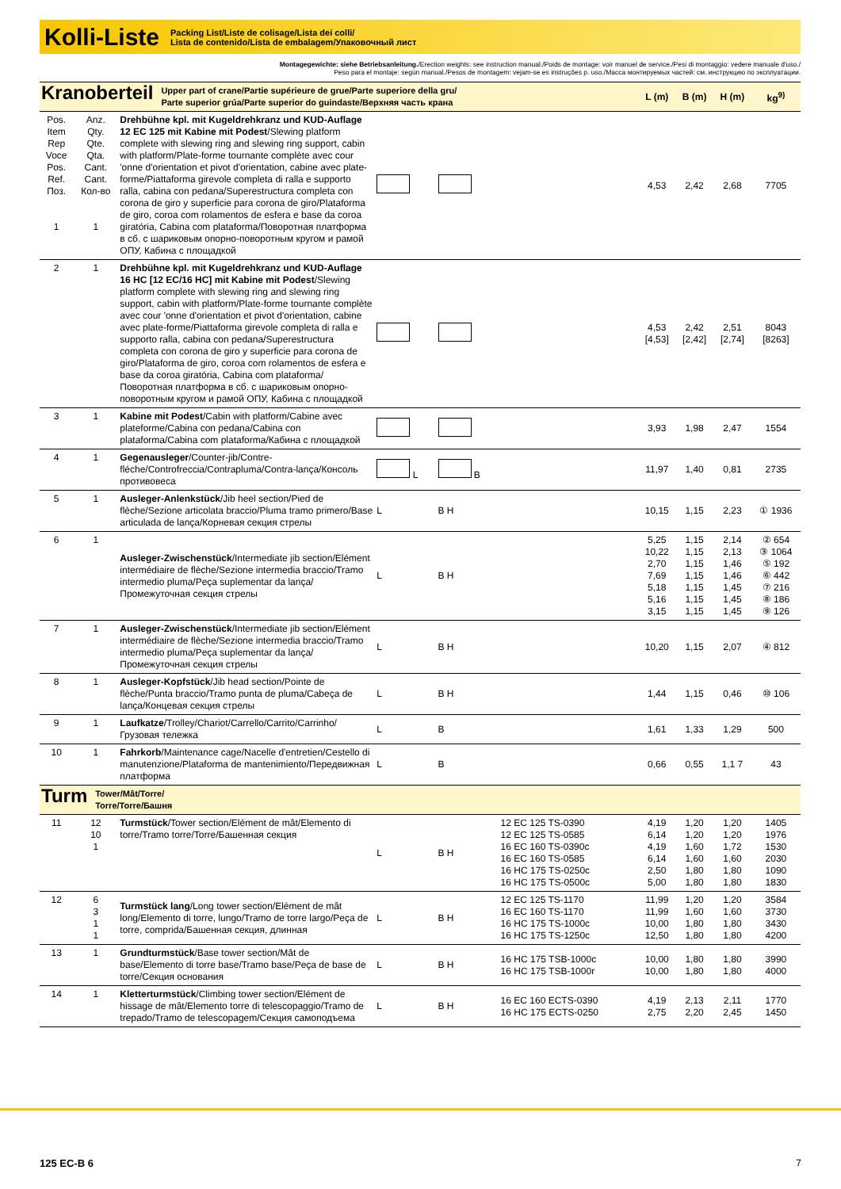Kolli-Liste
Packing List/Liste de colisage/Lista dei colli/
Lista de contenido/Lista de embalagem/Упаковочный лист
Montagegewichte: siehe Betriebsanleitung./Erection weights: see instruction manual./Poids de montage: voir manuel de service./Pesi di montaggio: vedere manuale d'uso./
Peso para el montaje: según manual./Pesos de montagem: vejam-se es instruções p. uso./Масса монтируемых частей: см. инструкцию по эксплуатации.
| Kranoberteil Upper part of crane/Partie supérieure de grue/Parte superiore della gru/ Parte superior grúa/Parte superior do guindaste/Верхняя часть крана | | | | | | L (m) | B (m) | H (m) | kg<sup>9)</sup> |
| Pos. Item Rep Voce Pos. Ref. Поз. 1 | Anz. Qty. Qte. Qta. Cant. Cant. Кол-во 1 | Drehbühne kpl. mit Kugeldrehkranz und KUD-Auflage 12 EC 125 mit Kabine mit Podest /Slewing platform complete with slewing ring and slewing ring support, cabin with platform/Plate-forme tournante complète avec cour 'onne d'orientation et pivot d'orientation, cabine avec plate-forme/Piattaforma girevole completa di ralla e supporto ralla, cabina con pedana/Superestructura completa con corona de giro y superficie para corona de giro/Plataforma de giro, coroa com rolamentos de esfera e base da coroa giratória, Cabina com plataforma/Поворотная платформа в сб. с шариковым опорно-поворотным кругом и рамой ОПУ, Кабина с площадкой | | | | 4,53 | 2,42 | 2,68 | 7705 |
| 2 | 1 | Drehbühne kpl. mit Kugeldrehkranz und KUD-Auflage 16 HC [12 EC/16 HC] mit Kabine mit Podest /Slewing platform complete with slewing ring and slewing ring support, cabin with platform/Plate-forme tournante complète avec cour 'onne d'orientation et pivot d'orientation, cabine avec plate-forme/Piattaforma girevole completa di ralla e supporto ralla, cabina con pedana/Superestructura completa con corona de giro y superficie para corona de giro/Plataforma de giro, coroa com rolamentos de esfera e base da coroa giratória, Cabina com plataforma/Поворотная платформа в сб. с шариковым опорно-поворотным кругом и рамой ОПУ, Кабина с площадкой | | | | 4,53 [4,53] | 2,42 [2,42] | 2,51 [2,74] | 8043 [8263] |
| 3 | 1 | Kabine mit Podest /Cabin with platform/Cabine avec plateforme/Cabina con pedana/Cabina con plataforma/Cabina com plataforma/Кабина с площадкой | | | | 3,93 | 1,98 | 2,47 | 1554 |
| 4 | 1 | Gegenausleger /Counter-jib/Contre-fléche/Controfreccia/Contrapluma/Contra-lança/Консоль противовеса | L | B | | 11,97 | 1,40 | 0,81 | 2735 |
| 5 | 1 | Ausleger-Anlenkstück /Jib heel section/Pied de flèche/Sezione articolata braccio/Pluma tramo primero/Base articulada de lança/Корневая секция стрелы | L | B H | | 10,15 | 1,15 | 2,23 | ① 1936 |
| 6 | 1 | Ausleger-Zwischenstück /Intermediate jib section/Elément intermédiaire de flèche/Sezione intermedia braccio/Tramo intermedio pluma/Peça suplementar da lança/Промежуточная секция стрелы | L | B H | | 5,25 10,22 2,70 7,69 5,18 5,16 3,15 | 1,15 1,15 1,15 1,15 1,15 1,15 1,15 | 2,14 2,13 1,46 1,46 1,45 1,45 1,45 | ② 654 ③ 1064 ⑤ 192 ⑥ 442 ⑦ 216 ⑧ 186 ⑨ 126 |
| 7 | 1 | Ausleger-Zwischenstück /Intermediate jib section/Elément intermédiaire de flèche/Sezione intermedia braccio/Tramo intermedio pluma/Peça suplementar da lança/Промежуточная секция стрелы | L | B H | | 10,20 | 1,15 | 2,07 | ④ 812 |
| 8 | 1 | Ausleger-Kopfstück /Jib head section/Pointe de flèche/Punta braccio/Tramo punta de pluma/Cabeça de lança/Концевая секция стрелы | L | B H | | 1,44 | 1,15 | 0,46 | ⑩ 106 |
| 9 | 1 | Laufkatze /Trolley/Chariot/Carrello/Carrito/Carrinho/Грузовая тележка | L | B | | 1,61 | 1,33 | 1,29 | 500 |
| 10 | 1 | Fahrkorb /Maintenance cage/Nacelle d'entretien/Cestello di manutenzione/Plataforma de mantenimiento/Передвижная платформа | L | B | | 0,66 | 0,55 | 1,1 7 | 43 |
| Turm Tower/Mât/Torre/ Torre/Torre/Башня | | | | | | | | | |
| 11 | 12 10 1 | Turmstück /Tower section/Elément de mât/Elemento di torre/Tramo torre/Torre/Башенная секция | L | B H | 12 EC 125 TS-0390 12 EC 125 TS-0585 16 EC 160 TS-0390c 16 EC 160 TS-0585 16 HC 175 TS-0250c 16 HC 175 TS-0500c | 4,19 6,14 4,19 6,14 2,50 5,00 | 1,20 1,20 1,60 1,60 1,80 1,80 | 1,20 1,20 1,72 1,60 1,80 1,80 | 1405 1976 1530 2030 1090 1830 |
| 12 | 6 3 1 1 | Turmstück lang /Long tower section/Elément de mât long/Elemento di torre, lungo/Tramo de torre largo/Peça de torre, comprida/Башенная секция, длинная | L | B H | 12 EC 125 TS-1170 16 EC 160 TS-1170 16 HC 175 TS-1000c 16 HC 175 TS-1250c | 11,99 11,99 10,00 12,50 | 1,20 1,60 1,80 1,80 | 1,20 1,60 1,80 1,80 | 3584 3730 3430 4200 |
| 13 | 1 | Grundturmstück /Base tower section/Mât de base/Elemento di torre base/Tramo base/Peça de base de torre/Секция основания | L | B H | 16 HC 175 TSB-1000c 16 HC 175 TSB-1000r | 10,00 10,00 | 1,80 1,80 | 1,80 1,80 | 3990 4000 |
| 14 | 1 | Kletterturmstück /Climbing tower section/Elément de hissage de mât/Elemento torre di telescopaggio/Tramo de trepado/Tramo de telescopagem/Секция самоподъема | L | B H | 16 EC 160 ECTS-0390 16 HC 175 ECTS-0250 | 4,19 2,75 | 2,13 2,20 | 2,11 2,45 | 1770 1450 |
125 EC-B 6 7